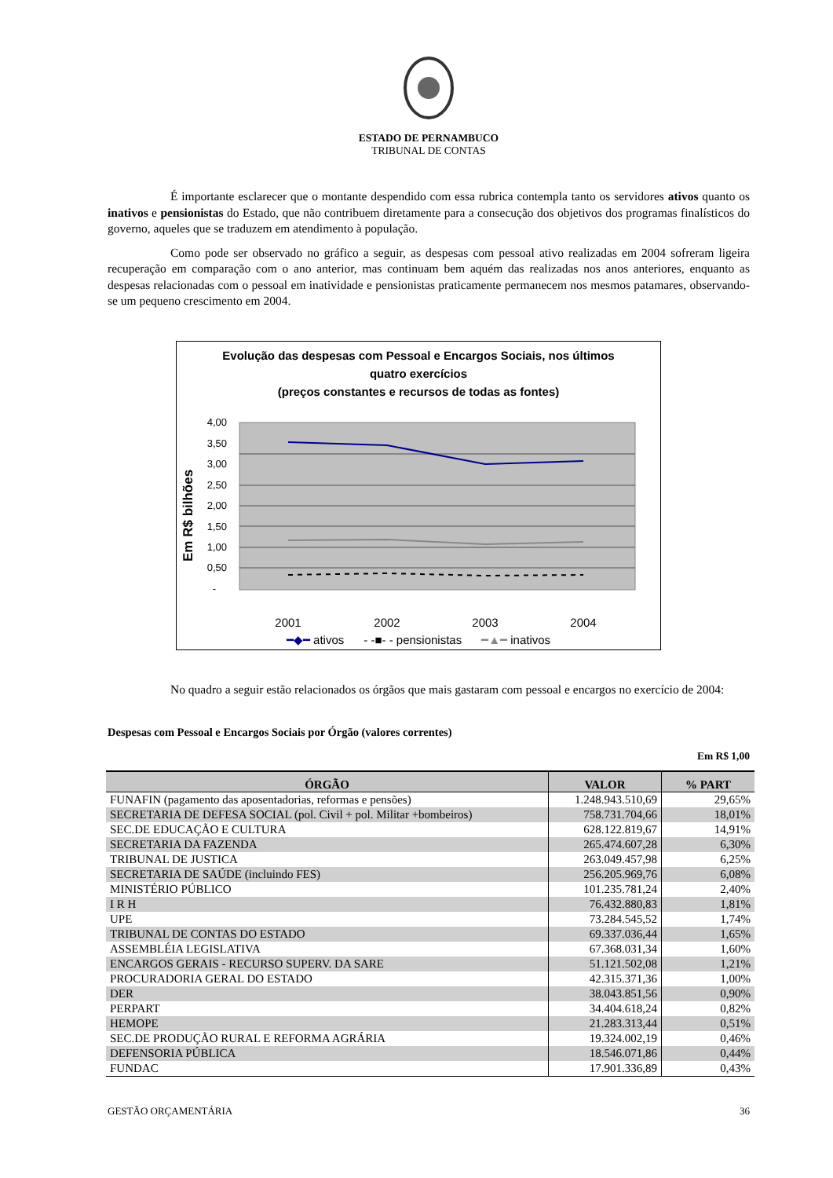ESTADO DE PERNAMBUCO
TRIBUNAL DE CONTAS
É importante esclarecer que o montante despendido com essa rubrica contempla tanto os servidores ativos quanto os inativos e pensionistas do Estado, que não contribuem diretamente para a consecução dos objetivos dos programas finalísticos do governo, aqueles que se traduzem em atendimento à população.
Como pode ser observado no gráfico a seguir, as despesas com pessoal ativo realizadas em 2004 sofreram ligeira recuperação em comparação com o ano anterior, mas continuam bem aquém das realizadas nos anos anteriores, enquanto as despesas relacionadas com o pessoal em inatividade e pensionistas praticamente permanecem nos mesmos patamares, observando-se um pequeno crescimento em 2004.
Evolução das despesas com Pessoal e Encargos Sociais, nos últimos
quatro exercícios
(preços constantes e recursos de todas as fontes)
Em R$ bilhões
4,00
3,50
3,00
2,50
2,00
1,50
1,00
0,50
-
2001
2002
2003
2004
━◆━ ativos - -■- - pensionistas ━▲━ inativos
No quadro a seguir estão relacionados os órgãos que mais gastaram com pessoal e encargos no exercício de 2004:
Despesas com Pessoal e Encargos Sociais por Órgão (valores correntes)
Em R$ 1,00
| ÓRGÃO | VALOR | % PART |
| --- | --- | --- |
| FUNAFIN (pagamento das aposentadorias, reformas e pensões) | 1.248.943.510,69 | 29,65% |
| SECRETARIA DE DEFESA SOCIAL (pol. Civil + pol. Militar +bombeiros) | 758.731.704,66 | 18,01% |
| SEC.DE EDUCAÇÃO E CULTURA | 628.122.819,67 | 14,91% |
| SECRETARIA DA FAZENDA | 265.474.607,28 | 6,30% |
| TRIBUNAL DE JUSTICA | 263.049.457,98 | 6,25% |
| SECRETARIA DE SAÚDE (incluindo FES) | 256.205.969,76 | 6,08% |
| MINISTÉRIO PÚBLICO | 101.235.781,24 | 2,40% |
| I R H | 76.432.880,83 | 1,81% |
| UPE | 73.284.545,52 | 1,74% |
| TRIBUNAL DE CONTAS DO ESTADO | 69.337.036,44 | 1,65% |
| ASSEMBLÉIA LEGISLATIVA | 67.368.031,34 | 1,60% |
| ENCARGOS GERAIS - RECURSO SUPERV. DA SARE | 51.121.502,08 | 1,21% |
| PROCURADORIA GERAL DO ESTADO | 42.315.371,36 | 1,00% |
| DER | 38.043.851,56 | 0,90% |
| PERPART | 34.404.618,24 | 0,82% |
| HEMOPE | 21.283.313,44 | 0,51% |
| SEC.DE PRODUÇÃO RURAL E REFORMA AGRÁRIA | 19.324.002,19 | 0,46% |
| DEFENSORIA PÚBLICA | 18.546.071,86 | 0,44% |
| FUNDAC | 17.901.336,89 | 0,43% |
GESTÃO ORÇAMENTÁRIA 36